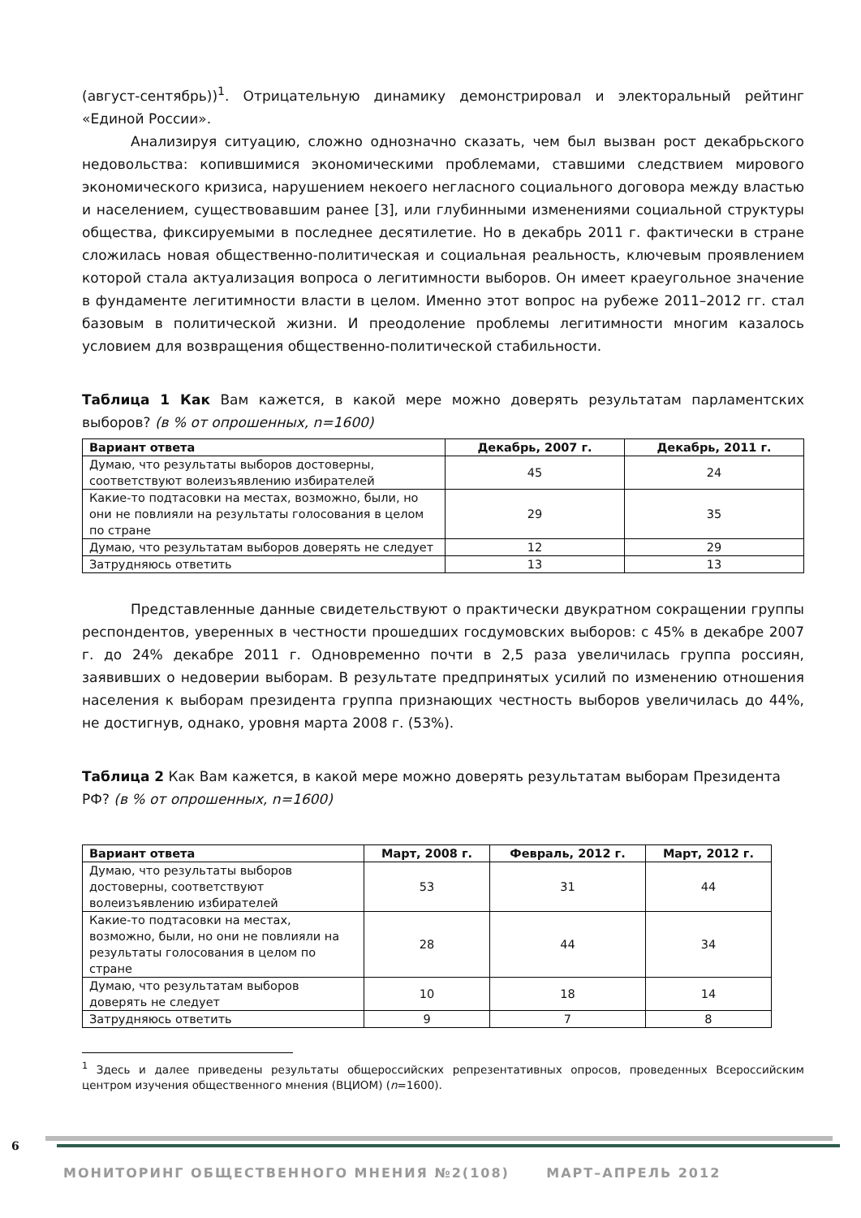(август-сентябрь))<sup>1</sup>. Отрицательную динамику демонстрировал и электоральный рейтинг «Единой России».
Анализируя ситуацию, сложно однозначно сказать, чем был вызван рост декабрьского недовольства: копившимися экономическими проблемами, ставшими следствием мирового экономического кризиса, нарушением некоего негласного социального договора между властью и населением, существовавшим ранее [3], или глубинными изменениями социальной структуры общества, фиксируемыми в последнее десятилетие. Но в декабрь 2011 г. фактически в стране сложилась новая общественно-политическая и социальная реальность, ключевым проявлением которой стала актуализация вопроса о легитимности выборов. Он имеет краеугольное значение в фундаменте легитимности власти в целом. Именно этот вопрос на рубеже 2011–2012 гг. стал базовым в политической жизни. И преодоление проблемы легитимности многим казалось условием для возвращения общественно-политической стабильности.
Таблица 1 Как Вам кажется, в какой мере можно доверять результатам парламентских выборов? (в % от опрошенных, n=1600)
| Вариант ответа | Декабрь, 2007 г. | Декабрь, 2011 г. |
| --- | --- | --- |
| Думаю, что результаты выборов достоверны, соответствуют волеизъявлению избирателей | 45 | 24 |
| Какие-то подтасовки на местах, возможно, были, но они не повлияли на результаты голосования в целом по стране | 29 | 35 |
| Думаю, что результатам выборов доверять не следует | 12 | 29 |
| Затрудняюсь ответить | 13 | 13 |
Представленные данные свидетельствуют о практически двукратном сокращении группы респондентов, уверенных в честности прошедших госдумовских выборов: с 45% в декабре 2007 г. до 24% декабре 2011 г. Одновременно почти в 2,5 раза увеличилась группа россиян, заявивших о недоверии выборам. В результате предпринятых усилий по изменению отношения населения к выборам президента группа признающих честность выборов увеличилась до 44%, не достигнув, однако, уровня марта 2008 г. (53%).
Таблица 2 Как Вам кажется, в какой мере можно доверять результатам выборам Президента РФ? (в % от опрошенных, n=1600)
| Вариант ответа | Март, 2008 г. | Февраль, 2012 г. | Март, 2012 г. |
| --- | --- | --- | --- |
| Думаю, что результаты выборов достоверны, соответствуют волеизъявлению избирателей | 53 | 31 | 44 |
| Какие-то подтасовки на местах, возможно, были, но они не повлияли на результаты голосования в целом по стране | 28 | 44 | 34 |
| Думаю, что результатам выборов доверять не следует | 10 | 18 | 14 |
| Затрудняюсь ответить | 9 | 7 | 8 |
<sup>1</sup> Здесь и далее приведены результаты общероссийских репрезентативных опросов, проведенных Всероссийским центром изучения общественного мнения (ВЦИОМ) (n=1600).
6
МОНИТОРИНГ ОБЩЕСТВЕННОГО МНЕНИЯ №2(108) МАРТ–АПРЕЛЬ 2012